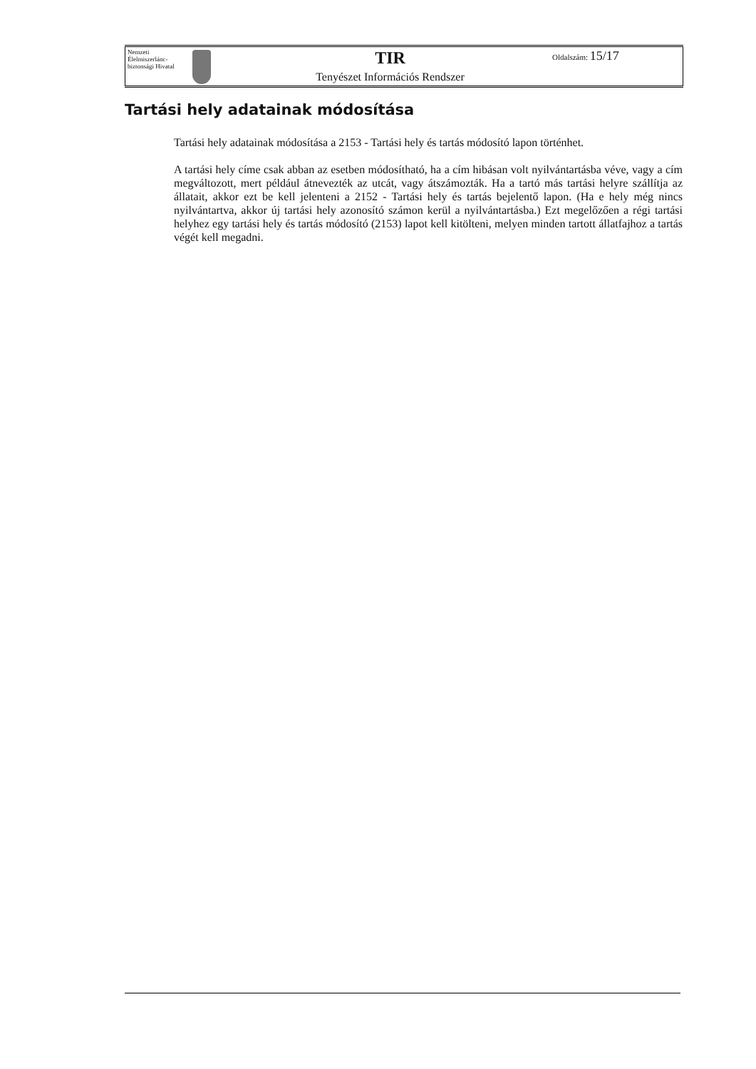| Nemzeti Élelmiszerlánc-biztonsági Hivatal | | TIR Tenyészet Információs Rendszer | Oldalszám: 15/17 |
Tartási hely adatainak módosítása
Tartási hely adatainak módosítása a 2153 - Tartási hely és tartás módosító lapon történhet.
A tartási hely címe csak abban az esetben módosítható, ha a cím hibásan volt nyilvántartásba véve, vagy a cím megváltozott, mert például átnevezték az utcát, vagy átszámozták. Ha a tartó más tartási helyre szállítja az állatait, akkor ezt be kell jelenteni a 2152 - Tartási hely és tartás bejelentő lapon. (Ha e hely még nincs nyilvántartva, akkor új tartási hely azonosító számon kerül a nyilvántartásba.) Ezt megelőzően a régi tartási helyhez egy tartási hely és tartás módosító (2153) lapot kell kitölteni, melyen minden tartott állatfajhoz a tartás végét kell megadni.